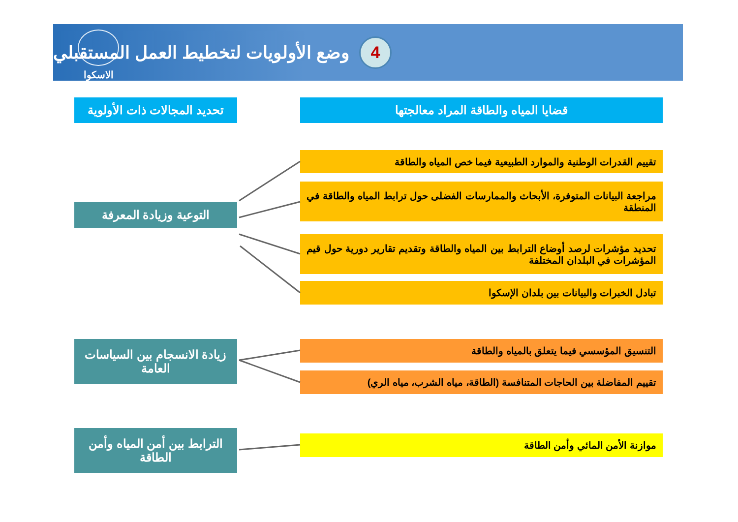الاسكوا
4
وضع الأولويات لتخطيط العمل المستقبلي
قضايا المياه والطاقة المراد معالجتها
تحديد المجالات ذات الأولوية
تقييم القدرات الوطنية والموارد الطبيعية فيما خص المياه والطاقة
مراجعة البيانات المتوفرة، الأبحاث والممارسات الفضلى حول ترابط المياه والطاقة في المنطقة
التوعية وزيادة المعرفة
تحديد مؤشرات لرصد أوضاع الترابط بين المياه والطاقة وتقديم تقارير دورية حول قيم المؤشرات في البلدان المختلفة
تبادل الخبرات والبيانات بين بلدان الإسكوا
زيادة الانسجام بين السياسات العامة
التنسيق المؤسسي فيما يتعلق بالمياه والطاقة
تقييم المفاضلة بين الحاجات المتنافسة (الطاقة، مياه الشرب، مياه الري)
الترابط بين أمن المياه وأمن الطاقة
موازنة الأمن المائي وأمن الطاقة